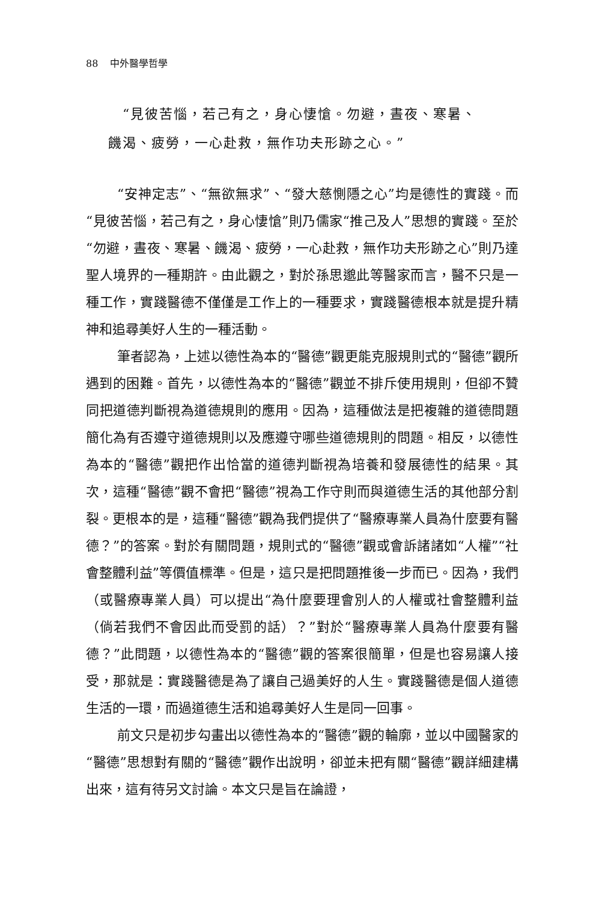88 中外醫學哲學
“見彼苦惱，若己有之，身心悽愴。勿避，晝夜、寒暑、
饑渴、疲勞，一心赴救，無作功夫形跡之心。”
“安神定志”、“無欲無求”、“發大慈惻隱之心”均是德性的實踐。而“見彼苦惱，若己有之，身心悽愴”則乃儒家“推己及人”思想的實踐。至於“勿避，晝夜、寒暑、饑渴、疲勞，一心赴救，無作功夫形跡之心”則乃達聖人境界的一種期許。由此觀之，對於孫思邈此等醫家而言，醫不只是一種工作，實踐醫德不僅僅是工作上的一種要求，實踐醫德根本就是提升精神和追尋美好人生的一種活動。
筆者認為，上述以德性為本的“醫德”觀更能克服規則式的“醫德”觀所遇到的困難。首先，以德性為本的“醫德”觀並不排斥使用規則，但卻不贊同把道德判斷視為道德規則的應用。因為，這種做法是把複雜的道德問題簡化為有否遵守道德規則以及應遵守哪些道德規則的問題。相反，以德性為本的“醫德”觀把作出恰當的道德判斷視為培養和發展德性的結果。其次，這種“醫德”觀不會把“醫德”視為工作守則而與道德生活的其他部分割裂。更根本的是，這種“醫德”觀為我們提供了“醫療專業人員為什麼要有醫德？”的答案。對於有關問題，規則式的“醫德”觀或會訴諸諸如“人權”“社會整體利益”等價值標準。但是，這只是把問題推後一步而已。因為，我們（或醫療專業人員）可以提出“為什麼要理會別人的人權或社會整體利益（倘若我們不會因此而受罰的話）？”對於“醫療專業人員為什麼要有醫德？”此問題，以德性為本的“醫德”觀的答案很簡單，但是也容易讓人接受，那就是：實踐醫德是為了讓自己過美好的人生。實踐醫德是個人道德生活的一環，而過道德生活和追尋美好人生是同一回事。
前文只是初步勾畫出以德性為本的“醫德”觀的輪廓，並以中國醫家的“醫德”思想對有關的“醫德”觀作出說明，卻並未把有關“醫德”觀詳細建構出來，這有待另文討論。本文只是旨在論證，